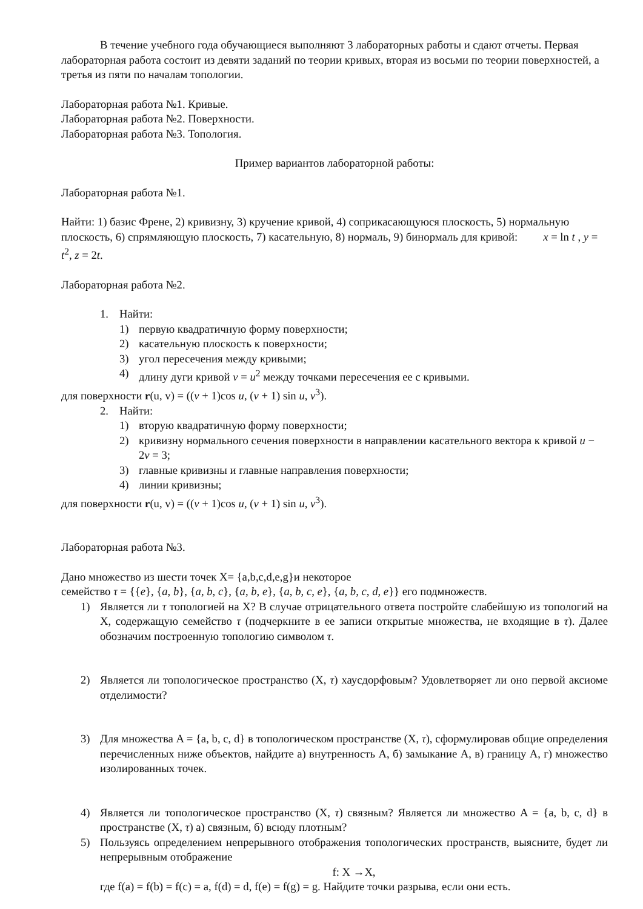В течение учебного года обучающиеся выполняют 3 лабораторных работы и сдают отчеты. Первая лабораторная работа состоит из девяти заданий по теории кривых, вторая из восьми по теории поверхностей, а третья из пяти по началам топологии.
Лабораторная работа №1. Кривые.
Лабораторная работа №2. Поверхности.
Лабораторная работа №3. Топология.
Пример вариантов лабораторной работы:
Лабораторная работа №1.
Найти: 1) базис Френе, 2) кривизну, 3) кручение кривой, 4) соприкасающуюся плоскость, 5) нормальную плоскость, 6) спрямляющую плоскость, 7) касательную, 8) нормаль, 9) бинормаль для кривой: x = ln t , y = t<sup>2</sup>, z = 2t.
Лабораторная работа №2.
1. Найти:
1) первую квадратичную форму поверхности;
2) касательную плоскость к поверхности;
3) угол пересечения между кривыми;
4) длину дуги кривой v = u<sup>2</sup> между точками пересечения ее с кривыми.
для поверхности r(u, v) = ((v + 1)cos u, (v + 1) sin u, v<sup>3</sup>).
2. Найти:
1) вторую квадратичную форму поверхности;
2) кривизну нормального сечения поверхности в направлении касательного вектора к кривой u − 2v = 3;
3) главные кривизны и главные направления поверхности;
4) линии кривизны;
для поверхности r(u, v) = ((v + 1)cos u, (v + 1) sin u, v<sup>3</sup>).
Лабораторная работа №3.
Дано множество из шести точек X= {a,b,c,d,e,g}и некоторое
семейство τ = {{e}, {a, b}, {a, b, c}, {a, b, e}, {a, b, c, e}, {a, b, c, d, e}} его подмножеств.
1) Является ли τ топологией на X? В случае отрицательного ответа постройте слабейшую из топологий на X, содержащую семейство τ (подчеркните в ее записи открытые множества, не входящие в τ). Далее обозначим построенную топологию символом τ.
2) Является ли топологическое пространство (X, τ) хаусдорфовым? Удовлетворяет ли оно первой аксиоме отделимости?
3) Для множества A = {a, b, c, d} в топологическом пространстве (X, τ), сформулировав общие определения перечисленных ниже объектов, найдите а) внутренность A, б) замыкание A, в) границу A, г) множество изолированных точек.
4) Является ли топологическое пространство (X, τ) связным? Является ли множество A = {a, b, c, d} в пространстве (X, τ) а) связным, б) всюду плотным?
5) Пользуясь определением непрерывного отображения топологических пространств, выясните, будет ли непрерывным отображение
f: X →X,
где f(a) = f(b) = f(c) = a, f(d) = d, f(e) = f(g) = g. Найдите точки разрыва, если они есть.